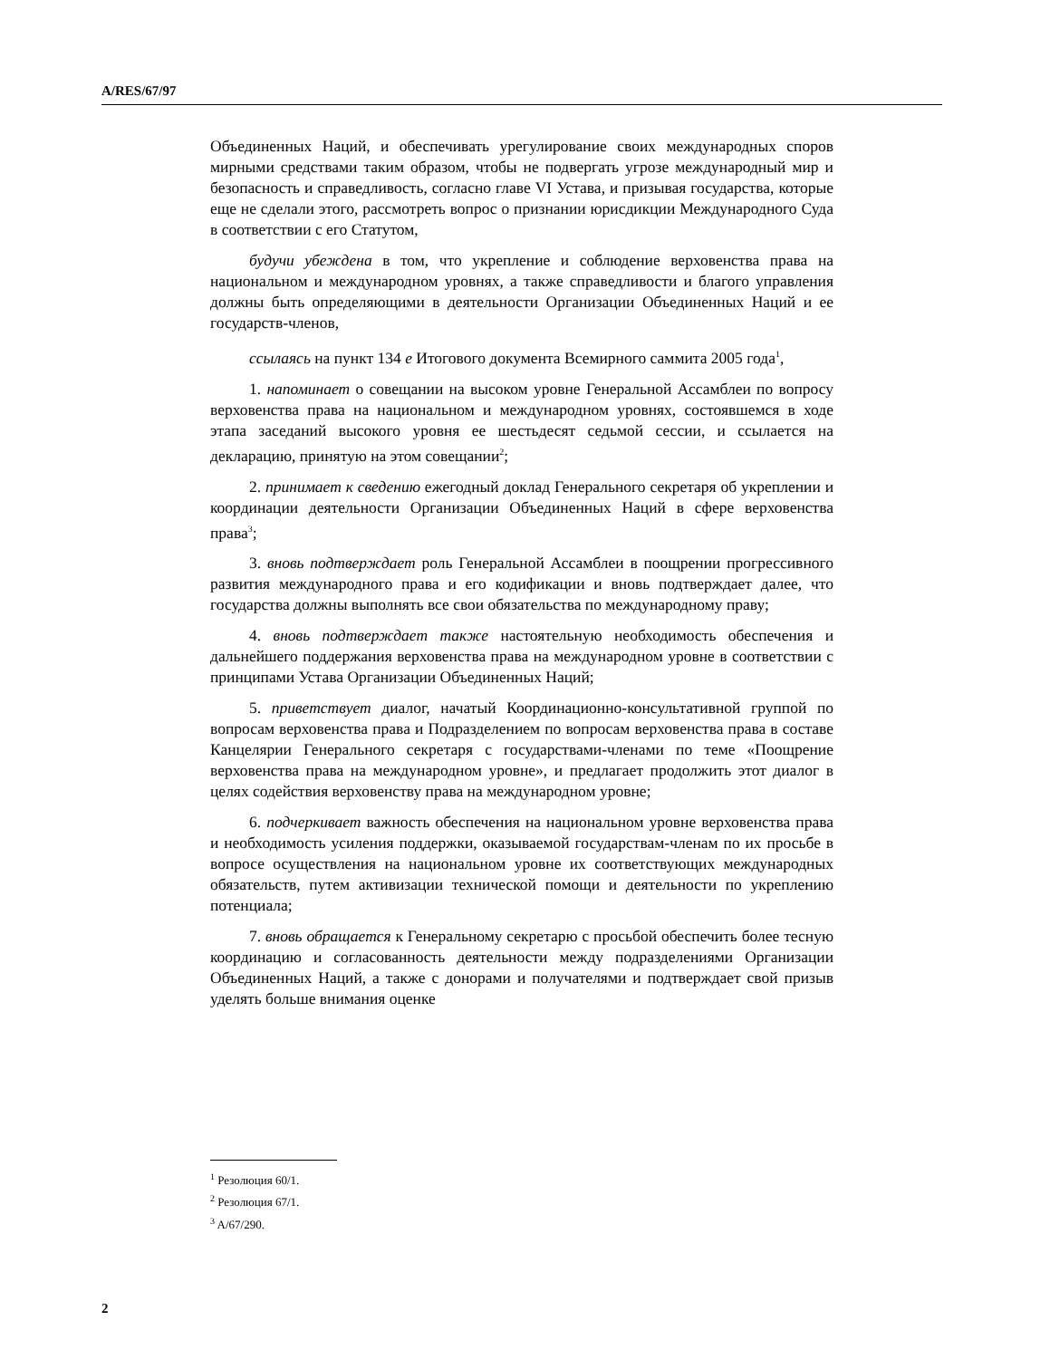A/RES/67/97
Объединенных Наций, и обеспечивать урегулирование своих международных споров мирными средствами таким образом, чтобы не подвергать угрозе международный мир и безопасность и справедливость, согласно главе VI Устава, и призывая государства, которые еще не сделали этого, рассмотреть вопрос о признании юрисдикции Международного Суда в соответствии с его Статутом,
будучи убеждена в том, что укрепление и соблюдение верховенства права на национальном и международном уровнях, а также справедливости и благого управления должны быть определяющими в деятельности Организации Объединенных Наций и ее государств-членов,
ссылаясь на пункт 134 e Итогового документа Всемирного саммита 2005 года<sup>1</sup>,
1. напоминает о совещании на высоком уровне Генеральной Ассамблеи по вопросу верховенства права на национальном и международном уровнях, состоявшемся в ходе этапа заседаний высокого уровня ее шестьдесят седьмой сессии, и ссылается на декларацию, принятую на этом совещании<sup>2</sup>;
2. принимает к сведению ежегодный доклад Генерального секретаря об укреплении и координации деятельности Организации Объединенных Наций в сфере верховенства права<sup>3</sup>;
3. вновь подтверждает роль Генеральной Ассамблеи в поощрении прогрессивного развития международного права и его кодификации и вновь подтверждает далее, что государства должны выполнять все свои обязательства по международному праву;
4. вновь подтверждает также настоятельную необходимость обеспечения и дальнейшего поддержания верховенства права на международном уровне в соответствии с принципами Устава Организации Объединенных Наций;
5. приветствует диалог, начатый Координационно-консультативной группой по вопросам верховенства права и Подразделением по вопросам верховенства права в составе Канцелярии Генерального секретаря с государствами-членами по теме «Поощрение верховенства права на международном уровне», и предлагает продолжить этот диалог в целях содействия верховенству права на международном уровне;
6. подчеркивает важность обеспечения на национальном уровне верховенства права и необходимость усиления поддержки, оказываемой государствам-членам по их просьбе в вопросе осуществления на национальном уровне их соответствующих международных обязательств, путем активизации технической помощи и деятельности по укреплению потенциала;
7. вновь обращается к Генеральному секретарю с просьбой обеспечить более тесную координацию и согласованность деятельности между подразделениями Организации Объединенных Наций, а также с донорами и получателями и подтверждает свой призыв уделять больше внимания оценке
<sup>1</sup> Резолюция 60/1.
<sup>2</sup> Резолюция 67/1.
<sup>3</sup> A/67/290.
2